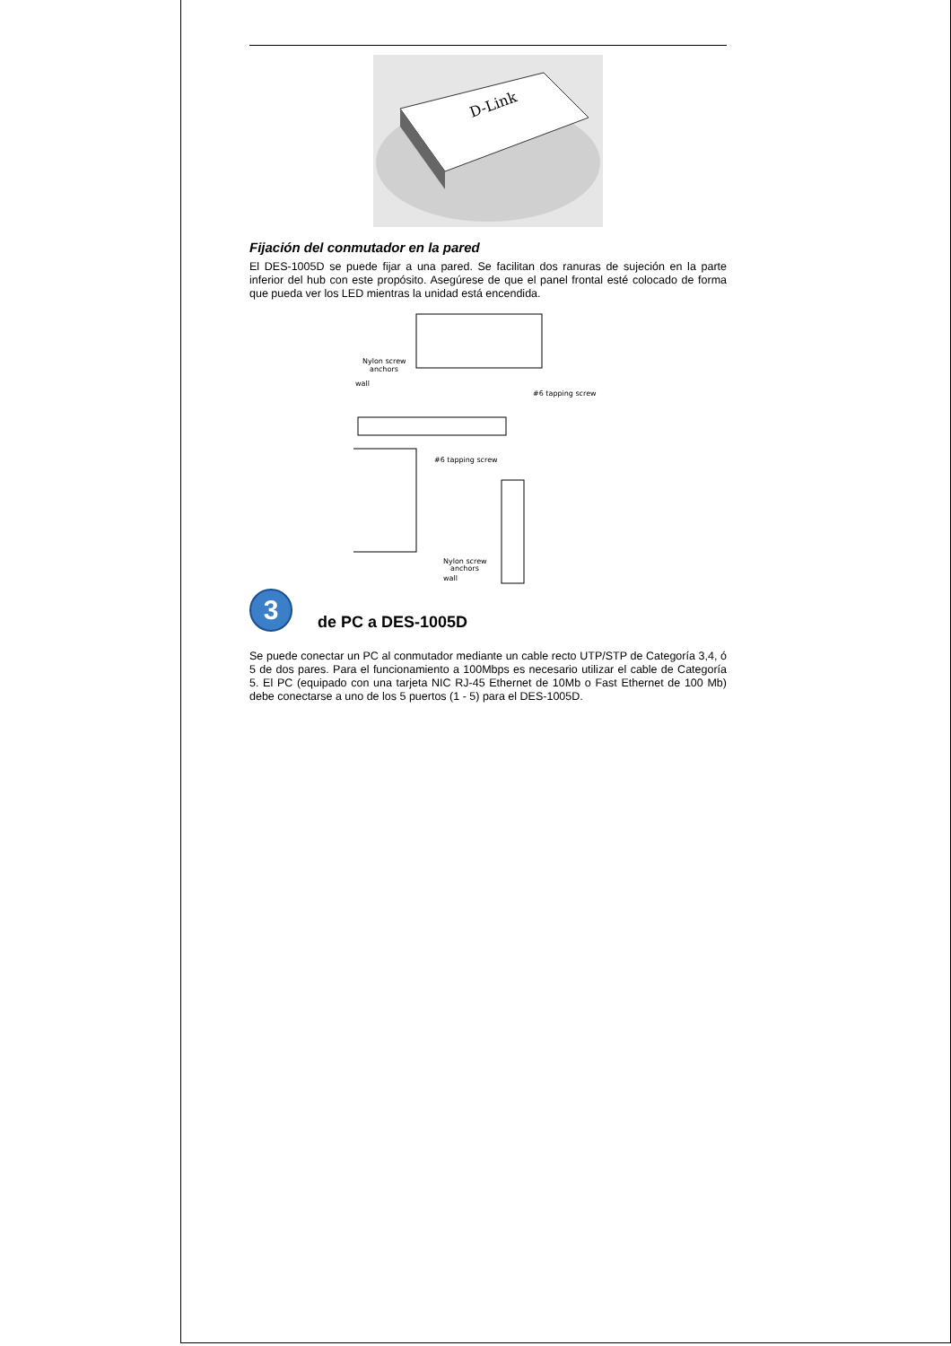D-Link
Fijación del conmutador en la pared
El DES-1005D se puede fijar a una pared. Se facilitan dos ranuras de sujeción en la parte inferior del hub con este propósito. Asegúrese de que el panel frontal esté colocado de forma que pueda ver los LED mientras la unidad está encendida.
Nylon screw
anchors
wall
#6 tapping screw
#6 tapping screw
Nylon screw
anchors
wall
3
de PC a DES-1005D
Se puede conectar un PC al conmutador mediante un cable recto UTP/STP de Categoría 3,4, ó 5 de dos pares. Para el funcionamiento a 100Mbps es necesario utilizar el cable de Categoría 5. El PC (equipado con una tarjeta NIC RJ-45 Ethernet de 10Mb o Fast Ethernet de 100 Mb) debe conectarse a uno de los 5 puertos (1 - 5) para el DES-1005D.